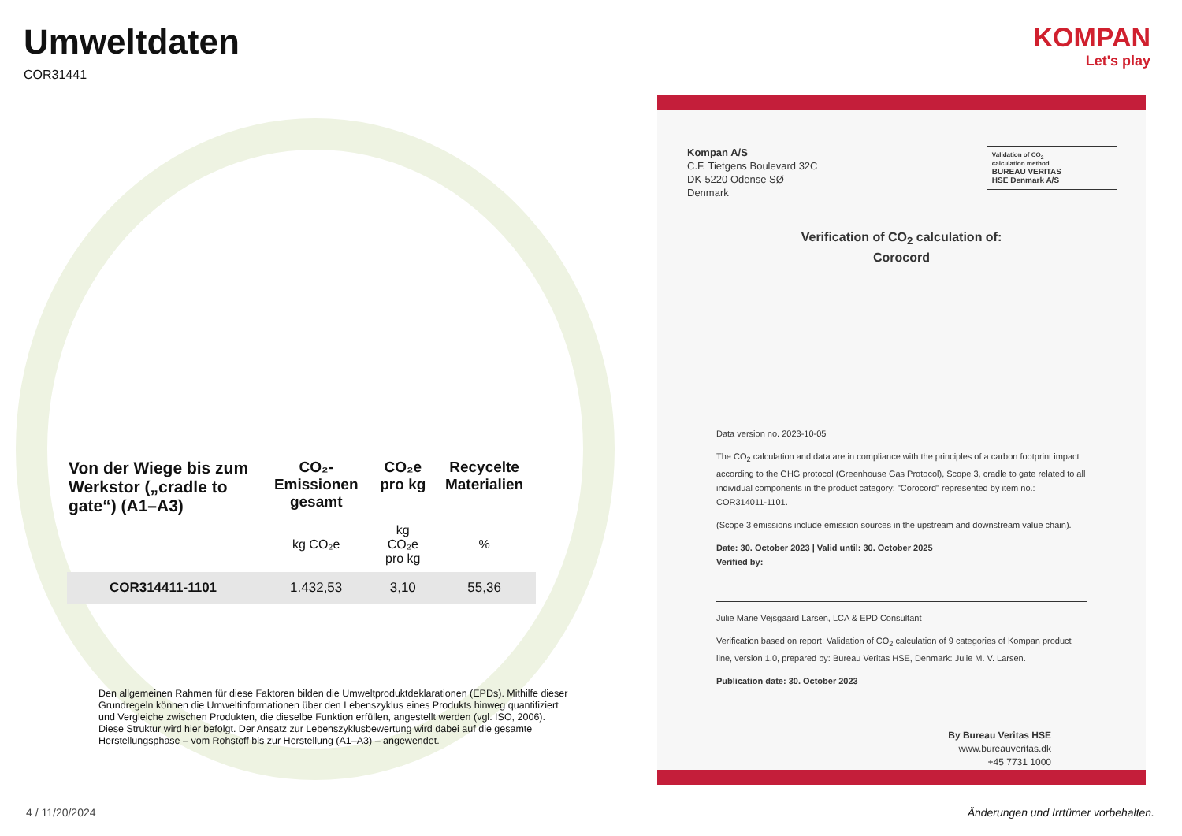Umweltdaten
COR31441
KOMPAN
Let's play
| Von der Wiege bis zum Werkstor („cradle to gate“) (A1–A3) | CO₂-Emissionen gesamt | CO₂e pro kg | Recycelte Materialien |
| --- | --- | --- | --- |
| | kg CO₂e | kg CO₂e pro kg | % |
| COR314411-1101 | 1.432,53 | 3,10 | 55,36 |
Den allgemeinen Rahmen für diese Faktoren bilden die Umweltproduktdeklarationen (EPDs). Mithilfe dieser Grundregeln können die Umweltinformationen über den Lebenszyklus eines Produkts hinweg quantifiziert und Vergleiche zwischen Produkten, die dieselbe Funktion erfüllen, angestellt werden (vgl. ISO, 2006). Diese Struktur wird hier befolgt. Der Ansatz zur Lebenszyklusbewertung wird dabei auf die gesamte Herstellungsphase – vom Rohstoff bis zur Herstellung (A1–A3) – angewendet.
Kompan A/S
C.F. Tietgens Boulevard 32C
DK-5220 Odense SØ
Denmark
Validation of CO<sub>2</sub>
calculation method
BUREAU VERITAS
HSE Denmark A/S
Verification of CO<sub>2</sub> calculation of:
Corocord
Data version no. 2023-10-05
The CO<sub>2</sub> calculation and data are in compliance with the principles of a carbon footprint impact according to the GHG protocol (Greenhouse Gas Protocol), Scope 3, cradle to gate related to all individual components in the product category: "Corocord" represented by item no.: COR314011-1101.
(Scope 3 emissions include emission sources in the upstream and downstream value chain).
Date: 30. October 2023 | Valid until: 30. October 2025
Verified by:
Julie Marie Vejsgaard Larsen, LCA & EPD Consultant
Verification based on report: Validation of CO<sub>2</sub> calculation of 9 categories of Kompan product line, version 1.0, prepared by: Bureau Veritas HSE, Denmark: Julie M. V. Larsen.
Publication date: 30. October 2023
By Bureau Veritas HSE
www.bureauveritas.dk
+45 7731 1000
4 / 11/20/2024
Änderungen und Irrtümer vorbehalten.